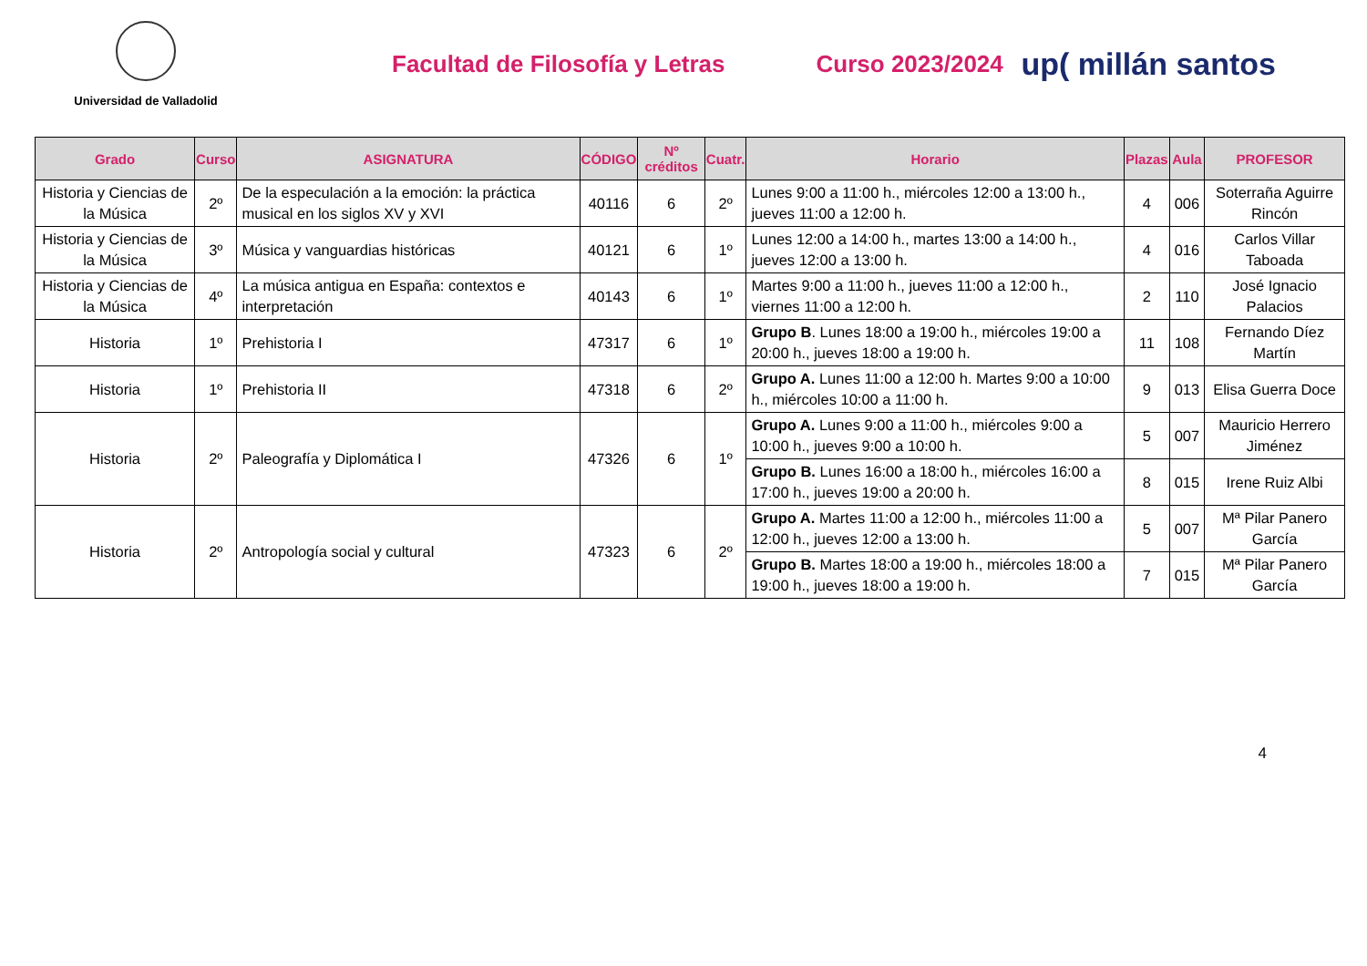Universidad de Valladolid
Facultad de Filosofía y Letras Curso 2023/2024
up( millán santos
| Grado | Curso | ASIGNATURA | CÓDIGO | Nº créditos | Cuatr. | Horario | Plazas | Aula | PROFESOR |
| --- | --- | --- | --- | --- | --- | --- | --- | --- | --- |
| Historia y Ciencias de la Música | 2º | De la especulación a la emoción: la práctica musical en los siglos XV y XVI | 40116 | 6 | 2º | Lunes 9:00 a 11:00 h., miércoles 12:00 a 13:00 h., jueves 11:00 a 12:00 h. | 4 | 006 | Soterraña Aguirre Rincón |
| Historia y Ciencias de la Música | 3º | Música y vanguardias históricas | 40121 | 6 | 1º | Lunes 12:00 a 14:00 h., martes 13:00 a 14:00 h., jueves 12:00 a 13:00 h. | 4 | 016 | Carlos Villar Taboada |
| Historia y Ciencias de la Música | 4º | La música antigua en España: contextos e interpretación | 40143 | 6 | 1º | Martes 9:00 a 11:00 h., jueves 11:00 a 12:00 h., viernes 11:00 a 12:00 h. | 2 | 110 | José Ignacio Palacios |
| Historia | 1º | Prehistoria I | 47317 | 6 | 1º | Grupo B . Lunes 18:00 a 19:00 h., miércoles 19:00 a 20:00 h., jueves 18:00 a 19:00 h. | 11 | 108 | Fernando Díez Martín |
| Historia | 1º | Prehistoria II | 47318 | 6 | 2º | Grupo A. Lunes 11:00 a 12:00 h. Martes 9:00 a 10:00 h., miércoles 10:00 a 11:00 h. | 9 | 013 | Elisa Guerra Doce |
| Historia | 2º | Paleografía y Diplomática I | 47326 | 6 | 1º | Grupo A. Lunes 9:00 a 11:00 h., miércoles 9:00 a 10:00 h., jueves 9:00 a 10:00 h. | 5 | 007 | Mauricio Herrero Jiménez |
| | | | | | | Grupo B. Lunes 16:00 a 18:00 h., miércoles 16:00 a 17:00 h., jueves 19:00 a 20:00 h. | 8 | 015 | Irene Ruiz Albi |
| Historia | 2º | Antropología social y cultural | 47323 | 6 | 2º | Grupo A. Martes 11:00 a 12:00 h., miércoles 11:00 a 12:00 h., jueves 12:00 a 13:00 h. | 5 | 007 | Mª Pilar Panero García |
| | | | | | | Grupo B. Martes 18:00 a 19:00 h., miércoles 18:00 a 19:00 h., jueves 18:00 a 19:00 h. | 7 | 015 | Mª Pilar Panero García |
4